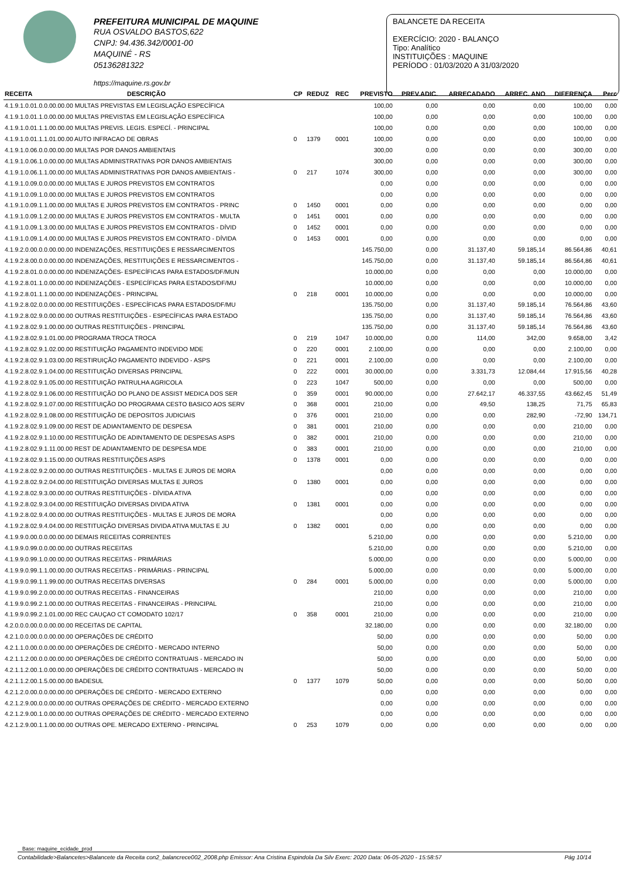PREFEITURA MUNICIPAL DE MAQUINE
RUA OSVALDO BASTOS,622
CNPJ: 94.436.342/0001-00
MAQUINÉ - RS
05136281322
https://maquine.rs.gov.br
BALANCETE DA RECEITA
EXERCÍCIO: 2020 - BALANÇO
Tipo: Analítico
INSTITUIÇÕES : MAQUINE
PERÍODO : 01/03/2020 A 31/03/2020
| RECEITA | DESCRIÇÃO | CP | REDUZ | REC | PREVISTO | PREV.ADIC. | ARRECADADO | ARREC. ANO | DIFERENÇA | Perc |
| --- | --- | --- | --- | --- | --- | --- | --- | --- | --- | --- |
| 4.1.9.1.0.01.0.0.00.00.00 MULTAS PREVISTAS EM LEGISLAÇÃO ESPECÍFICA | | | | | 100,00 | 0,00 | 0,00 | 0,00 | 100,00 | 0,00 |
| 4.1.9.1.0.01.1.0.00.00.00 MULTAS PREVISTAS EM LEGISLAÇÃO ESPECÍFICA | | | | | 100,00 | 0,00 | 0,00 | 0,00 | 100,00 | 0,00 |
| 4.1.9.1.0.01.1.1.00.00.00 MULTAS PREVIS. LEGIS. ESPECÍ. - PRINCIPAL | | | | | 100,00 | 0,00 | 0,00 | 0,00 | 100,00 | 0,00 |
| 4.1.9.1.0.01.1.1.01.00.00 AUTO INFRACAO DE OBRAS | | 0 | 1379 | 0001 | 100,00 | 0,00 | 0,00 | 0,00 | 100,00 | 0,00 |
| 4.1.9.1.0.06.0.0.00.00.00 MULTAS POR DANOS AMBIENTAIS | | | | | 300,00 | 0,00 | 0,00 | 0,00 | 300,00 | 0,00 |
| 4.1.9.1.0.06.1.0.00.00.00 MULTAS ADMINISTRATIVAS POR DANOS AMBIENTAIS | | | | | 300,00 | 0,00 | 0,00 | 0,00 | 300,00 | 0,00 |
| 4.1.9.1.0.06.1.1.00.00.00 MULTAS ADMINISTRATIVAS POR DANOS AMBIENTAIS - | | 0 | 217 | 1074 | 300,00 | 0,00 | 0,00 | 0,00 | 300,00 | 0,00 |
| 4.1.9.1.0.09.0.0.00.00.00 MULTAS E JUROS PREVISTOS EM CONTRATOS | | | | | 0,00 | 0,00 | 0,00 | 0,00 | 0,00 | 0,00 |
| 4.1.9.1.0.09.1.0.00.00.00 MULTAS E JUROS PREVISTOS EM CONTRATOS | | | | | 0,00 | 0,00 | 0,00 | 0,00 | 0,00 | 0,00 |
| 4.1.9.1.0.09.1.1.00.00.00 MULTAS E JUROS PREVISTOS EM CONTRATOS - PRINC | | 0 | 1450 | 0001 | 0,00 | 0,00 | 0,00 | 0,00 | 0,00 | 0,00 |
| 4.1.9.1.0.09.1.2.00.00.00 MULTAS E JUROS PREVISTOS EM CONTRATOS - MULTA | | 0 | 1451 | 0001 | 0,00 | 0,00 | 0,00 | 0,00 | 0,00 | 0,00 |
| 4.1.9.1.0.09.1.3.00.00.00 MULTAS E JUROS PREVISTOS EM CONTRATOS - DÍVID | | 0 | 1452 | 0001 | 0,00 | 0,00 | 0,00 | 0,00 | 0,00 | 0,00 |
| 4.1.9.1.0.09.1.4.00.00.00 MULTAS E JUROS PREVISTOS EM CONTRATO - DÍVIDA | | 0 | 1453 | 0001 | 0,00 | 0,00 | 0,00 | 0,00 | 0,00 | 0,00 |
| 4.1.9.2.0.00.0.0.00.00.00 INDENIZAÇÕES, RESTITUIÇÕES E RESSARCIMENTOS | | | | | 145.750,00 | 0,00 | 31.137,40 | 59.185,14 | 86.564,86 | 40,61 |
| 4.1.9.2.8.00.0.0.00.00.00 INDENIZAÇÕES, RESTITUIÇÕES E RESSARCIMENTOS - | | | | | 145.750,00 | 0,00 | 31.137,40 | 59.185,14 | 86.564,86 | 40,61 |
| 4.1.9.2.8.01.0.0.00.00.00 INDENIZAÇÕES- ESPECÍFICAS PARA ESTADOS/DF/MUN | | | | | 10.000,00 | 0,00 | 0,00 | 0,00 | 10.000,00 | 0,00 |
| 4.1.9.2.8.01.1.0.00.00.00 INDENIZAÇÕES - ESPECÍFICAS PARA ESTADOS/DF/MU | | | | | 10.000,00 | 0,00 | 0,00 | 0,00 | 10.000,00 | 0,00 |
| 4.1.9.2.8.01.1.1.00.00.00 INDENIZAÇÕES - PRINCIPAL | | 0 | 218 | 0001 | 10.000,00 | 0,00 | 0,00 | 0,00 | 10.000,00 | 0,00 |
| 4.1.9.2.8.02.0.0.00.00.00 RESTITUIÇÕES - ESPECÍFICAS PARA ESTADOS/DF/MU | | | | | 135.750,00 | 0,00 | 31.137,40 | 59.185,14 | 76.564,86 | 43,60 |
| 4.1.9.2.8.02.9.0.00.00.00 OUTRAS RESTITUIÇÕES - ESPECÍFICAS PARA ESTADO | | | | | 135.750,00 | 0,00 | 31.137,40 | 59.185,14 | 76.564,86 | 43,60 |
| 4.1.9.2.8.02.9.1.00.00.00 OUTRAS RESTITUIÇÕES - PRINCIPAL | | | | | 135.750,00 | 0,00 | 31.137,40 | 59.185,14 | 76.564,86 | 43,60 |
| 4.1.9.2.8.02.9.1.01.00.00 PROGRAMA TROCA TROCA | | 0 | 219 | 1047 | 10.000,00 | 0,00 | 114,00 | 342,00 | 9.658,00 | 3,42 |
| 4.1.9.2.8.02.9.1.02.00.00 RESTITUIÇÃO PAGAMENTO INDEVIDO MDE | | 0 | 220 | 0001 | 2.100,00 | 0,00 | 0,00 | 0,00 | 2.100,00 | 0,00 |
| 4.1.9.2.8.02.9.1.03.00.00 RESTIRUIÇÃO PAGAMENTO INDEVIDO - ASPS | | 0 | 221 | 0001 | 2.100,00 | 0,00 | 0,00 | 0,00 | 2.100,00 | 0,00 |
| 4.1.9.2.8.02.9.1.04.00.00 RESTITUIÇÃO DIVERSAS PRINCIPAL | | 0 | 222 | 0001 | 30.000,00 | 0,00 | 3.331,73 | 12.084,44 | 17.915,56 | 40,28 |
| 4.1.9.2.8.02.9.1.05.00.00 RESTITUIÇÃO PATRULHA AGRICOLA | | 0 | 223 | 1047 | 500,00 | 0,00 | 0,00 | 0,00 | 500,00 | 0,00 |
| 4.1.9.2.8.02.9.1.06.00.00 RESTITUIÇÃO DO PLANO DE ASSIST MEDICA DOS SER | | 0 | 359 | 0001 | 90.000,00 | 0,00 | 27.642,17 | 46.337,55 | 43.662,45 | 51,49 |
| 4.1.9.2.8.02.9.1.07.00.00 RESTITUIÇÃO DO PROGRAMA CESTO BASICO AOS SERV | | 0 | 368 | 0001 | 210,00 | 0,00 | 49,50 | 138,25 | 71,75 | 65,83 |
| 4.1.9.2.8.02.9.1.08.00.00 RESTITUIÇÃO DE DEPOSITOS JUDICIAIS | | 0 | 376 | 0001 | 210,00 | 0,00 | 0,00 | 282,90 | -72,90 | 134,71 |
| 4.1.9.2.8.02.9.1.09.00.00 REST DE ADIANTAMENTO DE DESPESA | | 0 | 381 | 0001 | 210,00 | 0,00 | 0,00 | 0,00 | 210,00 | 0,00 |
| 4.1.9.2.8.02.9.1.10.00.00 RESTITUIÇÃO DE ADINTAMENTO DE DESPESAS ASPS | | 0 | 382 | 0001 | 210,00 | 0,00 | 0,00 | 0,00 | 210,00 | 0,00 |
| 4.1.9.2.8.02.9.1.11.00.00 REST DE ADIANTAMENTO DE DESPESA MDE | | 0 | 383 | 0001 | 210,00 | 0,00 | 0,00 | 0,00 | 210,00 | 0,00 |
| 4.1.9.2.8.02.9.1.15.00.00 OUTRAS RESTITUIÇÕES ASPS | | 0 | 1378 | 0001 | 0,00 | 0,00 | 0,00 | 0,00 | 0,00 | 0,00 |
| 4.1.9.2.8.02.9.2.00.00.00 OUTRAS RESTITUIÇÕES - MULTAS E JUROS DE MORA | | | | | 0,00 | 0,00 | 0,00 | 0,00 | 0,00 | 0,00 |
| 4.1.9.2.8.02.9.2.04.00.00 RESTITUIÇÃO DIVERSAS MULTAS E JUROS | | 0 | 1380 | 0001 | 0,00 | 0,00 | 0,00 | 0,00 | 0,00 | 0,00 |
| 4.1.9.2.8.02.9.3.00.00.00 OUTRAS RESTITUIÇÕES - DÍVIDA ATIVA | | | | | 0,00 | 0,00 | 0,00 | 0,00 | 0,00 | 0,00 |
| 4.1.9.2.8.02.9.3.04.00.00 RESTITUIÇÃO DIVERSAS DIVIDA ATIVA | | 0 | 1381 | 0001 | 0,00 | 0,00 | 0,00 | 0,00 | 0,00 | 0,00 |
| 4.1.9.2.8.02.9.4.00.00.00 OUTRAS RESTITUIÇÕES - MULTAS E JUROS DE MORA | | | | | 0,00 | 0,00 | 0,00 | 0,00 | 0,00 | 0,00 |
| 4.1.9.2.8.02.9.4.04.00.00 RESTITUIÇÃO DIVERSAS DIVIDA ATIVA MULTAS E JU | | 0 | 1382 | 0001 | 0,00 | 0,00 | 0,00 | 0,00 | 0,00 | 0,00 |
| 4.1.9.9.0.00.0.0.00.00.00 DEMAIS RECEITAS CORRENTES | | | | | 5.210,00 | 0,00 | 0,00 | 0,00 | 5.210,00 | 0,00 |
| 4.1.9.9.0.99.0.0.00.00.00 OUTRAS RECEITAS | | | | | 5.210,00 | 0,00 | 0,00 | 0,00 | 5.210,00 | 0,00 |
| 4.1.9.9.0.99.1.0.00.00.00 OUTRAS RECEITAS - PRIMÁRIAS | | | | | 5.000,00 | 0,00 | 0,00 | 0,00 | 5.000,00 | 0,00 |
| 4.1.9.9.0.99.1.1.00.00.00 OUTRAS RECEITAS - PRIMÁRIAS - PRINCIPAL | | | | | 5.000,00 | 0,00 | 0,00 | 0,00 | 5.000,00 | 0,00 |
| 4.1.9.9.0.99.1.1.99.00.00 OUTRAS RECEITAS DIVERSAS | | 0 | 284 | 0001 | 5.000,00 | 0,00 | 0,00 | 0,00 | 5.000,00 | 0,00 |
| 4.1.9.9.0.99.2.0.00.00.00 OUTRAS RECEITAS - FINANCEIRAS | | | | | 210,00 | 0,00 | 0,00 | 0,00 | 210,00 | 0,00 |
| 4.1.9.9.0.99.2.1.00.00.00 OUTRAS RECEITAS - FINANCEIRAS - PRINCIPAL | | | | | 210,00 | 0,00 | 0,00 | 0,00 | 210,00 | 0,00 |
| 4.1.9.9.0.99.2.1.01.00.00 REC CAUÇAO CT COMODATO 102/17 | | 0 | 358 | 0001 | 210,00 | 0,00 | 0,00 | 0,00 | 210,00 | 0,00 |
| 4.2.0.0.0.00.0.0.00.00.00 RECEITAS DE CAPITAL | | | | | 32.180,00 | 0,00 | 0,00 | 0,00 | 32.180,00 | 0,00 |
| 4.2.1.0.0.00.0.0.00.00.00 OPERAÇÕES DE CRÉDITO | | | | | 50,00 | 0,00 | 0,00 | 0,00 | 50,00 | 0,00 |
| 4.2.1.1.0.00.0.0.00.00.00 OPERAÇÕES DE CRÉDITO - MERCADO INTERNO | | | | | 50,00 | 0,00 | 0,00 | 0,00 | 50,00 | 0,00 |
| 4.2.1.1.2.00.0.0.00.00.00 OPERAÇÕES DE CRÉDITO CONTRATUAIS - MERCADO IN | | | | | 50,00 | 0,00 | 0,00 | 0,00 | 50,00 | 0,00 |
| 4.2.1.1.2.00.1.0.00.00.00 OPERAÇÕES DE CRÉDITO CONTRATUAIS - MERCADO IN | | | | | 50,00 | 0,00 | 0,00 | 0,00 | 50,00 | 0,00 |
| 4.2.1.1.2.00.1.5.00.00.00 BADESUL | | 0 | 1377 | 1079 | 50,00 | 0,00 | 0,00 | 0,00 | 50,00 | 0,00 |
| 4.2.1.2.0.00.0.0.00.00.00 OPERAÇÕES DE CRÉDITO - MERCADO EXTERNO | | | | | 0,00 | 0,00 | 0,00 | 0,00 | 0,00 | 0,00 |
| 4.2.1.2.9.00.0.0.00.00.00 OUTRAS OPERAÇÕES DE CRÉDITO - MERCADO EXTERNO | | | | | 0,00 | 0,00 | 0,00 | 0,00 | 0,00 | 0,00 |
| 4.2.1.2.9.00.1.0.00.00.00 OUTRAS OPERAÇÕES DE CRÉDITO - MERCADO EXTERNO | | | | | 0,00 | 0,00 | 0,00 | 0,00 | 0,00 | 0,00 |
| 4.2.1.2.9.00.1.1.00.00.00 OUTRAS OPE. MERCADO EXTERNO - PRINCIPAL | | 0 | 253 | 1079 | 0,00 | 0,00 | 0,00 | 0,00 | 0,00 | 0,00 |
Base: maquine_ecidade_prod
Contabilidade>Balancetes>Balancete da Receita con2_balancrece002_2008.php Emissor: Ana Cristina Espindola Da Silv Exerc: 2020 Data: 06-05-2020 - 15:58:57 Pág 10/14